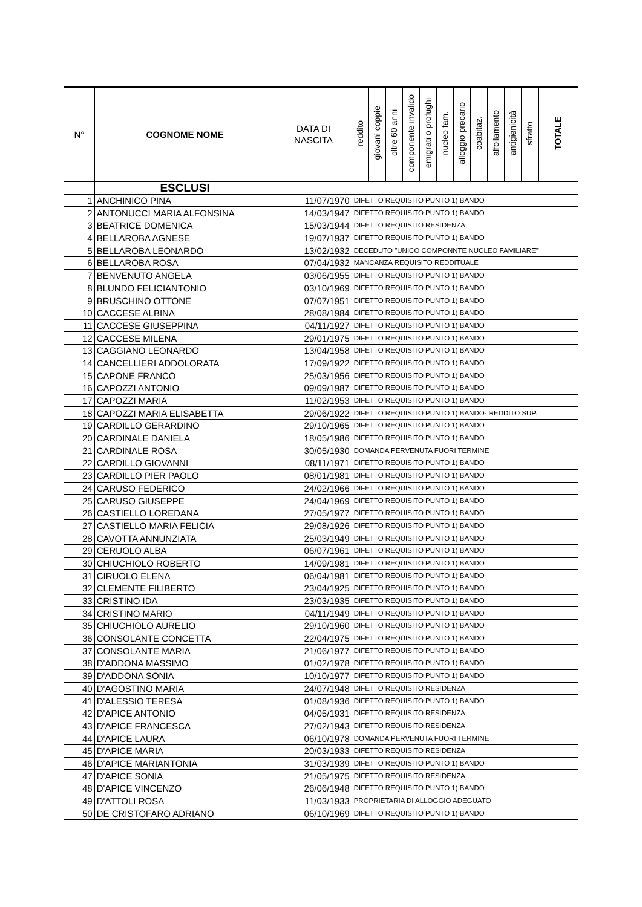| N° | COGNOME NOME | DATA DI NASCITA | reddito | giovani coppie | oltre 60 anni | componente invalido | emigrati o profughi | nucleo fam. | alloggio precario | coabitaz. | affollamento | antigienicità | sfratto | TOTALE |
| --- | --- | --- | --- | --- | --- | --- | --- | --- | --- | --- | --- | --- | --- | --- |
| | ESCLUSI | | | | | | | | | | | | | |
| 1 | ANCHINICO PINA | 11/07/1970 | DIFETTO REQUISITO PUNTO 1) BANDO | | | | | | | | | | | |
| 2 | ANTONUCCI MARIA ALFONSINA | 14/03/1947 | DIFETTO REQUISITO PUNTO 1) BANDO | | | | | | | | | | | |
| 3 | BEATRICE DOMENICA | 15/03/1944 | DIFETTO REQUISITO RESIDENZA | | | | | | | | | | | |
| 4 | BELLAROBA AGNESE | 19/07/1937 | DIFETTO REQUISITO PUNTO 1) BANDO | | | | | | | | | | | |
| 5 | BELLAROBA LEONARDO | 13/02/1932 | DECEDUTO "UNICO COMPONNTE NUCLEO FAMILIARE" | | | | | | | | | | | |
| 6 | BELLAROBA ROSA | 07/04/1932 | MANCANZA REQUISITO REDDITUALE | | | | | | | | | | | |
| 7 | BENVENUTO ANGELA | 03/06/1955 | DIFETTO REQUISITO PUNTO 1) BANDO | | | | | | | | | | | |
| 8 | BLUNDO FELICIANTONIO | 03/10/1969 | DIFETTO REQUISITO PUNTO 1) BANDO | | | | | | | | | | | |
| 9 | BRUSCHINO OTTONE | 07/07/1951 | DIFETTO REQUISITO PUNTO 1) BANDO | | | | | | | | | | | |
| 10 | CACCESE ALBINA | 28/08/1984 | DIFETTO REQUISITO PUNTO 1) BANDO | | | | | | | | | | | |
| 11 | CACCESE GIUSEPPINA | 04/11/1927 | DIFETTO REQUISITO PUNTO 1) BANDO | | | | | | | | | | | |
| 12 | CACCESE MILENA | 29/01/1975 | DIFETTO REQUISITO PUNTO 1) BANDO | | | | | | | | | | | |
| 13 | CAGGIANO LEONARDO | 13/04/1958 | DIFETTO REQUISITO PUNTO 1) BANDO | | | | | | | | | | | |
| 14 | CANCELLIERI ADDOLORATA | 17/09/1922 | DIFETTO REQUISITO PUNTO 1) BANDO | | | | | | | | | | | |
| 15 | CAPONE FRANCO | 25/03/1956 | DIFETTO REQUISITO PUNTO 1) BANDO | | | | | | | | | | | |
| 16 | CAPOZZI ANTONIO | 09/09/1987 | DIFETTO REQUISITO PUNTO 1) BANDO | | | | | | | | | | | |
| 17 | CAPOZZI MARIA | 11/02/1953 | DIFETTO REQUISITO PUNTO 1) BANDO | | | | | | | | | | | |
| 18 | CAPOZZI MARIA ELISABETTA | 29/06/1922 | DIFETTO REQUISITO PUNTO 1) BANDO- REDDITO SUP. | | | | | | | | | | | |
| 19 | CARDILLO GERARDINO | 29/10/1965 | DIFETTO REQUISITO PUNTO 1) BANDO | | | | | | | | | | | |
| 20 | CARDINALE DANIELA | 18/05/1986 | DIFETTO REQUISITO PUNTO 1) BANDO | | | | | | | | | | | |
| 21 | CARDINALE ROSA | 30/05/1930 | DOMANDA PERVENUTA FUORI TERMINE | | | | | | | | | | | |
| 22 | CARDILLO GIOVANNI | 08/11/1971 | DIFETTO REQUISITO PUNTO 1) BANDO | | | | | | | | | | | |
| 23 | CARDILLO PIER PAOLO | 08/01/1981 | DIFETTO REQUISITO PUNTO 1) BANDO | | | | | | | | | | | |
| 24 | CARUSO FEDERICO | 24/02/1966 | DIFETTO REQUISITO PUNTO 1) BANDO | | | | | | | | | | | |
| 25 | CARUSO GIUSEPPE | 24/04/1969 | DIFETTO REQUISITO PUNTO 1) BANDO | | | | | | | | | | | |
| 26 | CASTIELLO LOREDANA | 27/05/1977 | DIFETTO REQUISITO PUNTO 1) BANDO | | | | | | | | | | | |
| 27 | CASTIELLO MARIA FELICIA | 29/08/1926 | DIFETTO REQUISITO PUNTO 1) BANDO | | | | | | | | | | | |
| 28 | CAVOTTA ANNUNZIATA | 25/03/1949 | DIFETTO REQUISITO PUNTO 1) BANDO | | | | | | | | | | | |
| 29 | CERUOLO ALBA | 06/07/1961 | DIFETTO REQUISITO PUNTO 1) BANDO | | | | | | | | | | | |
| 30 | CHIUCHIOLO ROBERTO | 14/09/1981 | DIFETTO REQUISITO PUNTO 1) BANDO | | | | | | | | | | | |
| 31 | CIRUOLO ELENA | 06/04/1981 | DIFETTO REQUISITO PUNTO 1) BANDO | | | | | | | | | | | |
| 32 | CLEMENTE FILIBERTO | 23/04/1925 | DIFETTO REQUISITO PUNTO 1) BANDO | | | | | | | | | | | |
| 33 | CRISTINO IDA | 23/03/1935 | DIFETTO REQUISITO PUNTO 1) BANDO | | | | | | | | | | | |
| 34 | CRISTINO MARIO | 04/11/1949 | DIFETTO REQUISITO PUNTO 1) BANDO | | | | | | | | | | | |
| 35 | CHIUCHIOLO AURELIO | 29/10/1960 | DIFETTO REQUISITO PUNTO 1) BANDO | | | | | | | | | | | |
| 36 | CONSOLANTE CONCETTA | 22/04/1975 | DIFETTO REQUISITO PUNTO 1) BANDO | | | | | | | | | | | |
| 37 | CONSOLANTE MARIA | 21/06/1977 | DIFETTO REQUISITO PUNTO 1) BANDO | | | | | | | | | | | |
| 38 | D'ADDONA MASSIMO | 01/02/1978 | DIFETTO REQUISITO PUNTO 1) BANDO | | | | | | | | | | | |
| 39 | D'ADDONA SONIA | 10/10/1977 | DIFETTO REQUISITO PUNTO 1) BANDO | | | | | | | | | | | |
| 40 | D'AGOSTINO MARIA | 24/07/1948 | DIFETTO REQUISITO RESIDENZA | | | | | | | | | | | |
| 41 | D'ALESSIO TERESA | 01/08/1936 | DIFETTO REQUISITO PUNTO 1) BANDO | | | | | | | | | | | |
| 42 | D'APICE ANTONIO | 04/05/1931 | DIFETTO REQUISITO RESIDENZA | | | | | | | | | | | |
| 43 | D'APICE FRANCESCA | 27/02/1943 | DIFETTO REQUISITO RESIDENZA | | | | | | | | | | | |
| 44 | D'APICE LAURA | 06/10/1978 | DOMANDA PERVENUTA FUORI TERMINE | | | | | | | | | | | |
| 45 | D'APICE MARIA | 20/03/1933 | DIFETTO REQUISITO RESIDENZA | | | | | | | | | | | |
| 46 | D'APICE MARIANTONIA | 31/03/1939 | DIFETTO REQUISITO PUNTO 1) BANDO | | | | | | | | | | | |
| 47 | D'APICE SONIA | 21/05/1975 | DIFETTO REQUISITO RESIDENZA | | | | | | | | | | | |
| 48 | D'APICE VINCENZO | 26/06/1948 | DIFETTO REQUISITO PUNTO 1) BANDO | | | | | | | | | | | |
| 49 | D'ATTOLI ROSA | 11/03/1933 | PROPRIETARIA DI ALLOGGIO ADEGUATO | | | | | | | | | | | |
| 50 | DE CRISTOFARO ADRIANO | 06/10/1969 | DIFETTO REQUISITO PUNTO 1) BANDO | | | | | | | | | | | |